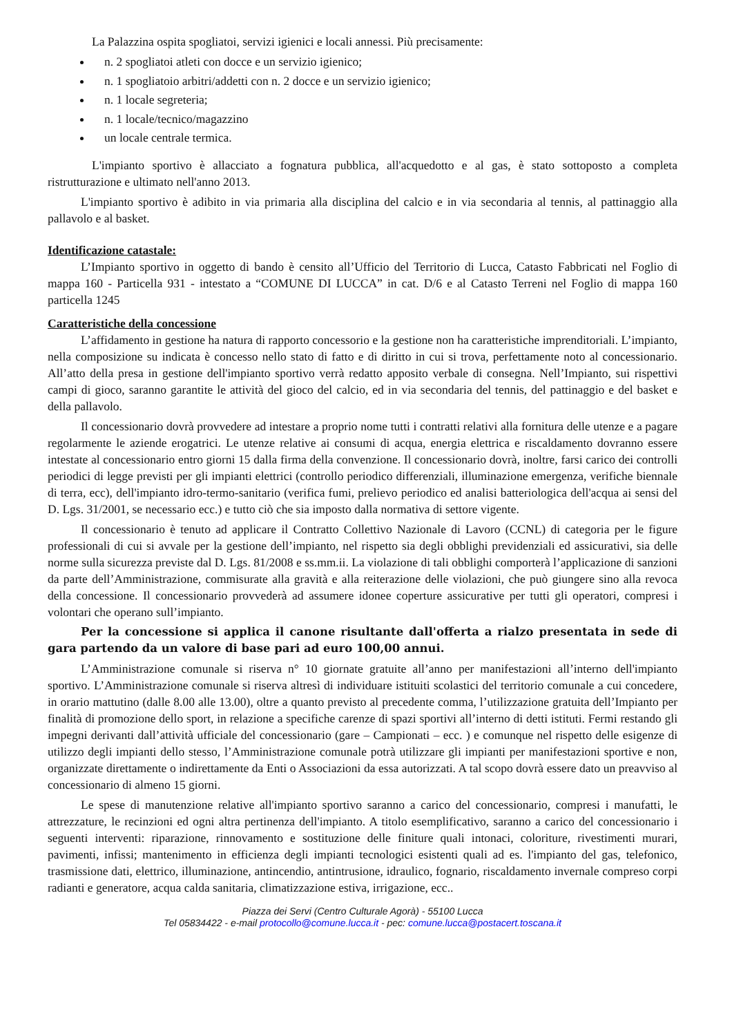La Palazzina ospita spogliatoi, servizi igienici e locali annessi. Più precisamente:
n. 2 spogliatoi atleti con docce e un servizio igienico;
n. 1 spogliatoio arbitri/addetti con n. 2 docce e un servizio igienico;
n. 1 locale segreteria;
n. 1 locale/tecnico/magazzino
un locale centrale termica.
L'impianto sportivo è allacciato a fognatura pubblica, all'acquedotto e al gas, è stato sottoposto a completa ristrutturazione e ultimato nell'anno 2013.
L'impianto sportivo è adibito in via primaria alla disciplina del calcio e in via secondaria al tennis, al pattinaggio alla pallavolo e al basket.
Identificazione catastale:
L’Impianto sportivo in oggetto di bando è censito all’Ufficio del Territorio di Lucca, Catasto Fabbricati nel Foglio di mappa 160 - Particella 931 - intestato a “COMUNE DI LUCCA” in cat. D/6 e al Catasto Terreni nel Foglio di mappa 160 particella 1245
Caratteristiche della concessione
L’affidamento in gestione ha natura di rapporto concessorio e la gestione non ha caratteristiche imprenditoriali. L’impianto, nella composizione su indicata è concesso nello stato di fatto e di diritto in cui si trova, perfettamente noto al concessionario. All’atto della presa in gestione dell'impianto sportivo verrà redatto apposito verbale di consegna. Nell’Impianto, sui rispettivi campi di gioco, saranno garantite le attività del gioco del calcio, ed in via secondaria del tennis, del pattinaggio e del basket e della pallavolo.
Il concessionario dovrà provvedere ad intestare a proprio nome tutti i contratti relativi alla fornitura delle utenze e a pagare regolarmente le aziende erogatrici. Le utenze relative ai consumi di acqua, energia elettrica e riscaldamento dovranno essere intestate al concessionario entro giorni 15 dalla firma della convenzione. Il concessionario dovrà, inoltre, farsi carico dei controlli periodici di legge previsti per gli impianti elettrici (controllo periodico differenziali, illuminazione emergenza, verifiche biennale di terra, ecc), dell'impianto idro-termo-sanitario (verifica fumi, prelievo periodico ed analisi batteriologica dell'acqua ai sensi del D. Lgs. 31/2001, se necessario ecc.) e tutto ciò che sia imposto dalla normativa di settore vigente.
Il concessionario è tenuto ad applicare il Contratto Collettivo Nazionale di Lavoro (CCNL) di categoria per le figure professionali di cui si avvale per la gestione dell’impianto, nel rispetto sia degli obblighi previdenziali ed assicurativi, sia delle norme sulla sicurezza previste dal D. Lgs. 81/2008 e ss.mm.ii. La violazione di tali obblighi comporterà l’applicazione di sanzioni da parte dell’Amministrazione, commisurate alla gravità e alla reiterazione delle violazioni, che può giungere sino alla revoca della concessione. Il concessionario provvederà ad assumere idonee coperture assicurative per tutti gli operatori, compresi i volontari che operano sull’impianto.
Per la concessione si applica il canone risultante dall'offerta a rialzo presentata in sede di gara partendo da un valore di base pari ad euro 100,00 annui.
L’Amministrazione comunale si riserva n° 10 giornate gratuite all’anno per manifestazioni all’interno dell'impianto sportivo. L’Amministrazione comunale si riserva altresì di individuare istituiti scolastici del territorio comunale a cui concedere, in orario mattutino (dalle 8.00 alle 13.00), oltre a quanto previsto al precedente comma, l’utilizzazione gratuita dell’Impianto per finalità di promozione dello sport, in relazione a specifiche carenze di spazi sportivi all’interno di detti istituti. Fermi restando gli impegni derivanti dall’attività ufficiale del concessionario (gare – Campionati – ecc. ) e comunque nel rispetto delle esigenze di utilizzo degli impianti dello stesso, l’Amministrazione comunale potrà utilizzare gli impianti per manifestazioni sportive e non, organizzate direttamente o indirettamente da Enti o Associazioni da essa autorizzati. A tal scopo dovrà essere dato un preavviso al concessionario di almeno 15 giorni.
Le spese di manutenzione relative all'impianto sportivo saranno a carico del concessionario, compresi i manufatti, le attrezzature, le recinzioni ed ogni altra pertinenza dell'impianto. A titolo esemplificativo, saranno a carico del concessionario i seguenti interventi: riparazione, rinnovamento e sostituzione delle finiture quali intonaci, coloriture, rivestimenti murari, pavimenti, infissi; mantenimento in efficienza degli impianti tecnologici esistenti quali ad es. l'impianto del gas, telefonico, trasmissione dati, elettrico, illuminazione, antincendio, antintrusione, idraulico, fognario, riscaldamento invernale compreso corpi radianti e generatore, acqua calda sanitaria, climatizzazione estiva, irrigazione, ecc..
Piazza dei Servi (Centro Culturale Agorà) - 55100 Lucca
Tel 05834422 - e-mail protocollo@comune.lucca.it - pec: comune.lucca@postacert.toscana.it